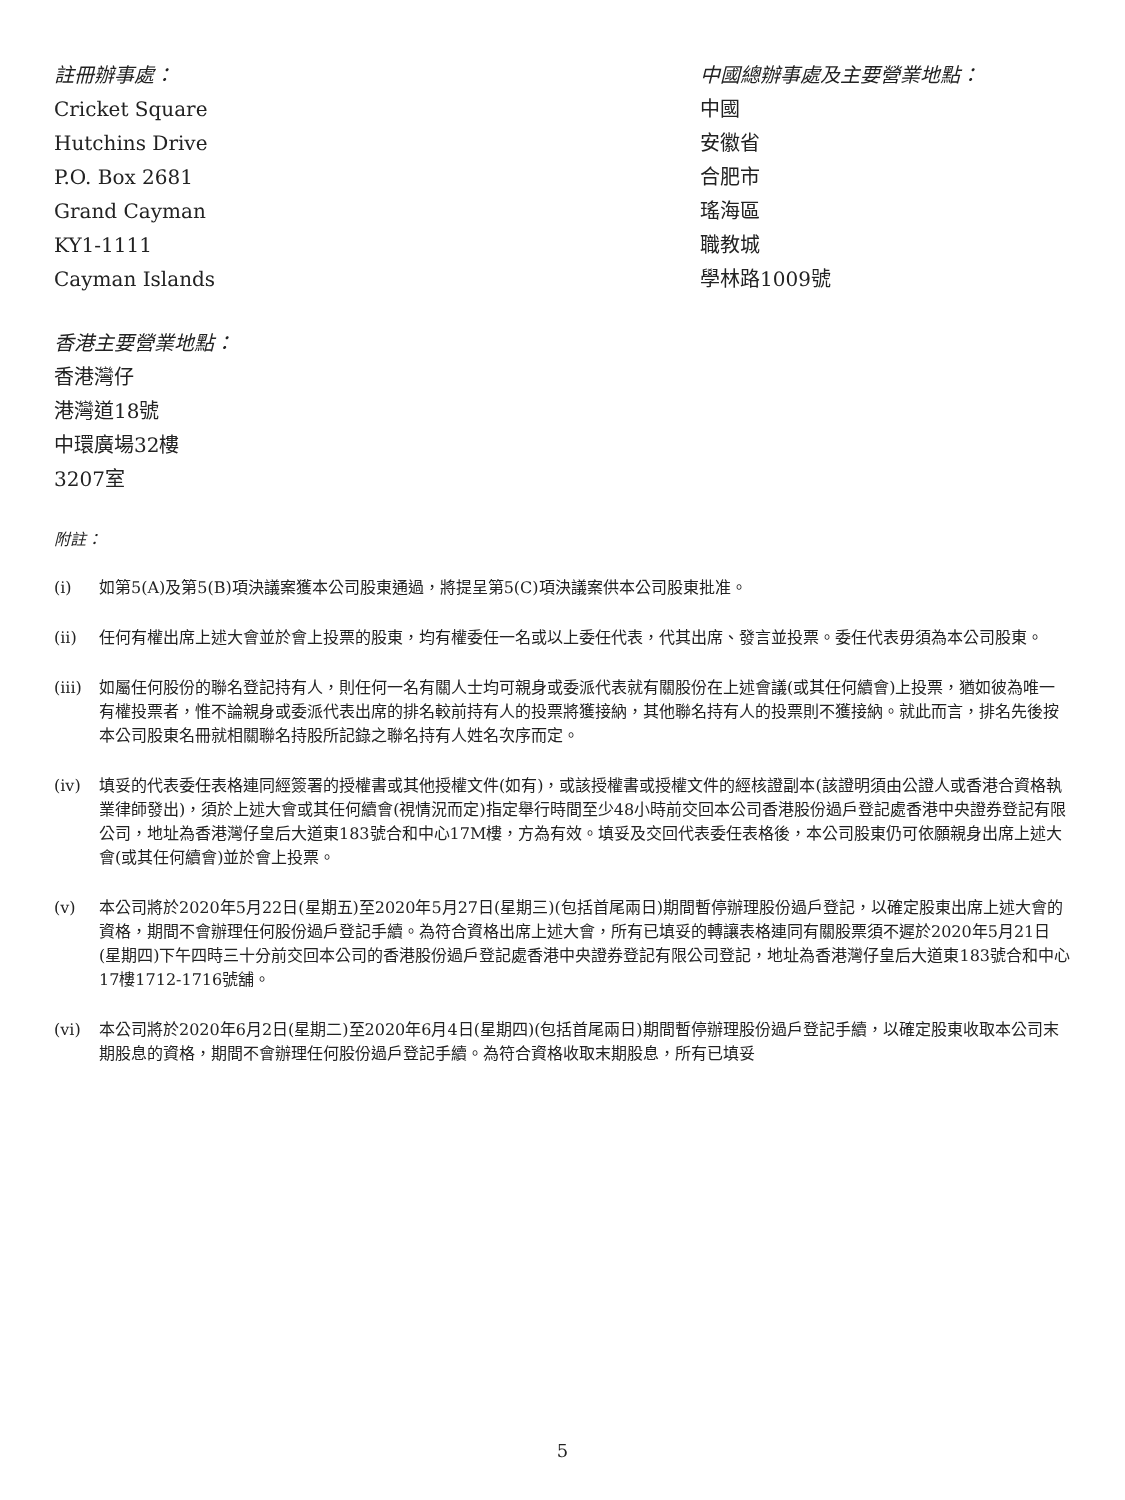註冊辦事處：
Cricket Square
Hutchins Drive
P.O. Box 2681
Grand Cayman
KY1-1111
Cayman Islands
中國總辦事處及主要營業地點：
中國
安徽省
合肥市
瑤海區
職教城
學林路1009號
香港主要營業地點：
香港灣仔
港灣道18號
中環廣場32樓
3207室
附註：
(i) 如第5(A)及第5(B)項決議案獲本公司股東通過，將提呈第5(C)項決議案供本公司股東批准。
(ii) 任何有權出席上述大會並於會上投票的股東，均有權委任一名或以上委任代表，代其出席、發言並投票。委任代表毋須為本公司股東。
(iii) 如屬任何股份的聯名登記持有人，則任何一名有關人士均可親身或委派代表就有關股份在上述會議(或其任何續會)上投票，猶如彼為唯一有權投票者，惟不論親身或委派代表出席的排名較前持有人的投票將獲接納，其他聯名持有人的投票則不獲接納。就此而言，排名先後按本公司股東名冊就相關聯名持股所記錄之聯名持有人姓名次序而定。
(iv) 填妥的代表委任表格連同經簽署的授權書或其他授權文件(如有)，或該授權書或授權文件的經核證副本(該證明須由公證人或香港合資格執業律師發出)，須於上述大會或其任何續會(視情況而定)指定舉行時間至少48小時前交回本公司香港股份過戶登記處香港中央證券登記有限公司，地址為香港灣仔皇后大道東183號合和中心17M樓，方為有效。填妥及交回代表委任表格後，本公司股東仍可依願親身出席上述大會(或其任何續會)並於會上投票。
(v) 本公司將於2020年5月22日(星期五)至2020年5月27日(星期三)(包括首尾兩日)期間暫停辦理股份過戶登記，以確定股東出席上述大會的資格，期間不會辦理任何股份過戶登記手續。為符合資格出席上述大會，所有已填妥的轉讓表格連同有關股票須不遲於2020年5月21日(星期四)下午四時三十分前交回本公司的香港股份過戶登記處香港中央證券登記有限公司登記，地址為香港灣仔皇后大道東183號合和中心17樓1712-1716號舖。
(vi) 本公司將於2020年6月2日(星期二)至2020年6月4日(星期四)(包括首尾兩日)期間暫停辦理股份過戶登記手續，以確定股東收取本公司末期股息的資格，期間不會辦理任何股份過戶登記手續。為符合資格收取末期股息，所有已填妥
5